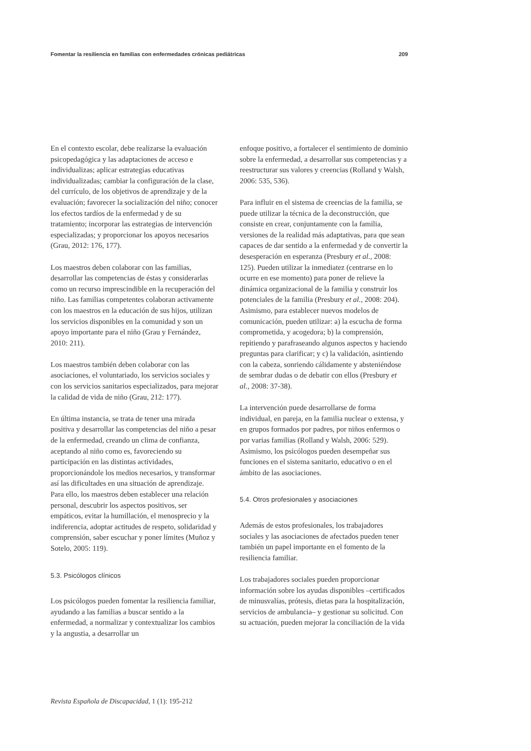Fomentar la resiliencia en familias con enfermedades crónicas pediátricas 209
En el contexto escolar, debe realizarse la evaluación psicopedagógica y las adaptaciones de acceso e individualizas; aplicar estrategias educativas individualizadas; cambiar la configuración de la clase, del currículo, de los objetivos de aprendizaje y de la evaluación; favorecer la socialización del niño; conocer los efectos tardíos de la enfermedad y de su tratamiento; incorporar las estrategias de intervención especializadas; y proporcionar los apoyos necesarios (Grau, 2012: 176, 177).
Los maestros deben colaborar con las familias, desarrollar las competencias de éstas y considerarlas como un recurso imprescindible en la recuperación del niño. Las familias competentes colaboran activamente con los maestros en la educación de sus hijos, utilizan los servicios disponibles en la comunidad y son un apoyo importante para el niño (Grau y Fernández, 2010: 211).
Los maestros también deben colaborar con las asociaciones, el voluntariado, los servicios sociales y con los servicios sanitarios especializados, para mejorar la calidad de vida de niño (Grau, 212: 177).
En última instancia, se trata de tener una mirada positiva y desarrollar las competencias del niño a pesar de la enfermedad, creando un clima de confianza, aceptando al niño como es, favoreciendo su participación en las distintas actividades, proporcionándole los medios necesarios, y transformar así las dificultades en una situación de aprendizaje. Para ello, los maestros deben establecer una relación personal, descubrir los aspectos positivos, ser empáticos, evitar la humillación, el menosprecio y la indiferencia, adoptar actitudes de respeto, solidaridad y comprensión, saber escuchar y poner límites (Muñoz y Sotelo, 2005: 119).
5.3. Psicólogos clínicos
Los psicólogos pueden fomentar la resiliencia familiar, ayudando a las familias a buscar sentido a la enfermedad, a normalizar y contextualizar los cambios y la angustia, a desarrollar un
enfoque positivo, a fortalecer el sentimiento de dominio sobre la enfermedad, a desarrollar sus competencias y a reestructurar sus valores y creencias (Rolland y Walsh, 2006: 535, 536).
Para influir en el sistema de creencias de la familia, se puede utilizar la técnica de la deconstrucción, que consiste en crear, conjuntamente con la familia, versiones de la realidad más adaptativas, para que sean capaces de dar sentido a la enfermedad y de convertir la desesperación en esperanza (Presbury et al., 2008: 125). Pueden utilizar la inmediatez (centrarse en lo ocurre en ese momento) para poner de relieve la dinámica organizacional de la familia y construir los potenciales de la familia (Presbury et al., 2008: 204). Asimismo, para establecer nuevos modelos de comunicación, pueden utilizar: a) la escucha de forma comprometida, y acogedora; b) la comprensión, repitiendo y parafraseando algunos aspectos y haciendo preguntas para clarificar; y c) la validación, asintiendo con la cabeza, sonriendo cálidamente y absteniéndose de sembrar dudas o de debatir con ellos (Presbury et al., 2008: 37-38).
La intervención puede desarrollarse de forma individual, en pareja, en la familia nuclear o extensa, y en grupos formados por padres, por niños enfermos o por varias familias (Rolland y Walsh, 2006: 529). Asimismo, los psicólogos pueden desempeñar sus funciones en el sistema sanitario, educativo o en el ámbito de las asociaciones.
5.4. Otros profesionales y asociaciones
Además de estos profesionales, los trabajadores sociales y las asociaciones de afectados pueden tener también un papel importante en el fomento de la resiliencia familiar.
Los trabajadores sociales pueden proporcionar información sobre los ayudas disponibles –certificados de minusvalías, prótesis, dietas para la hospitalización, servicios de ambulancia– y gestionar su solicitud. Con su actuación, pueden mejorar la conciliación de la vida
Revista Española de Discapacidad, 1 (1): 195-212